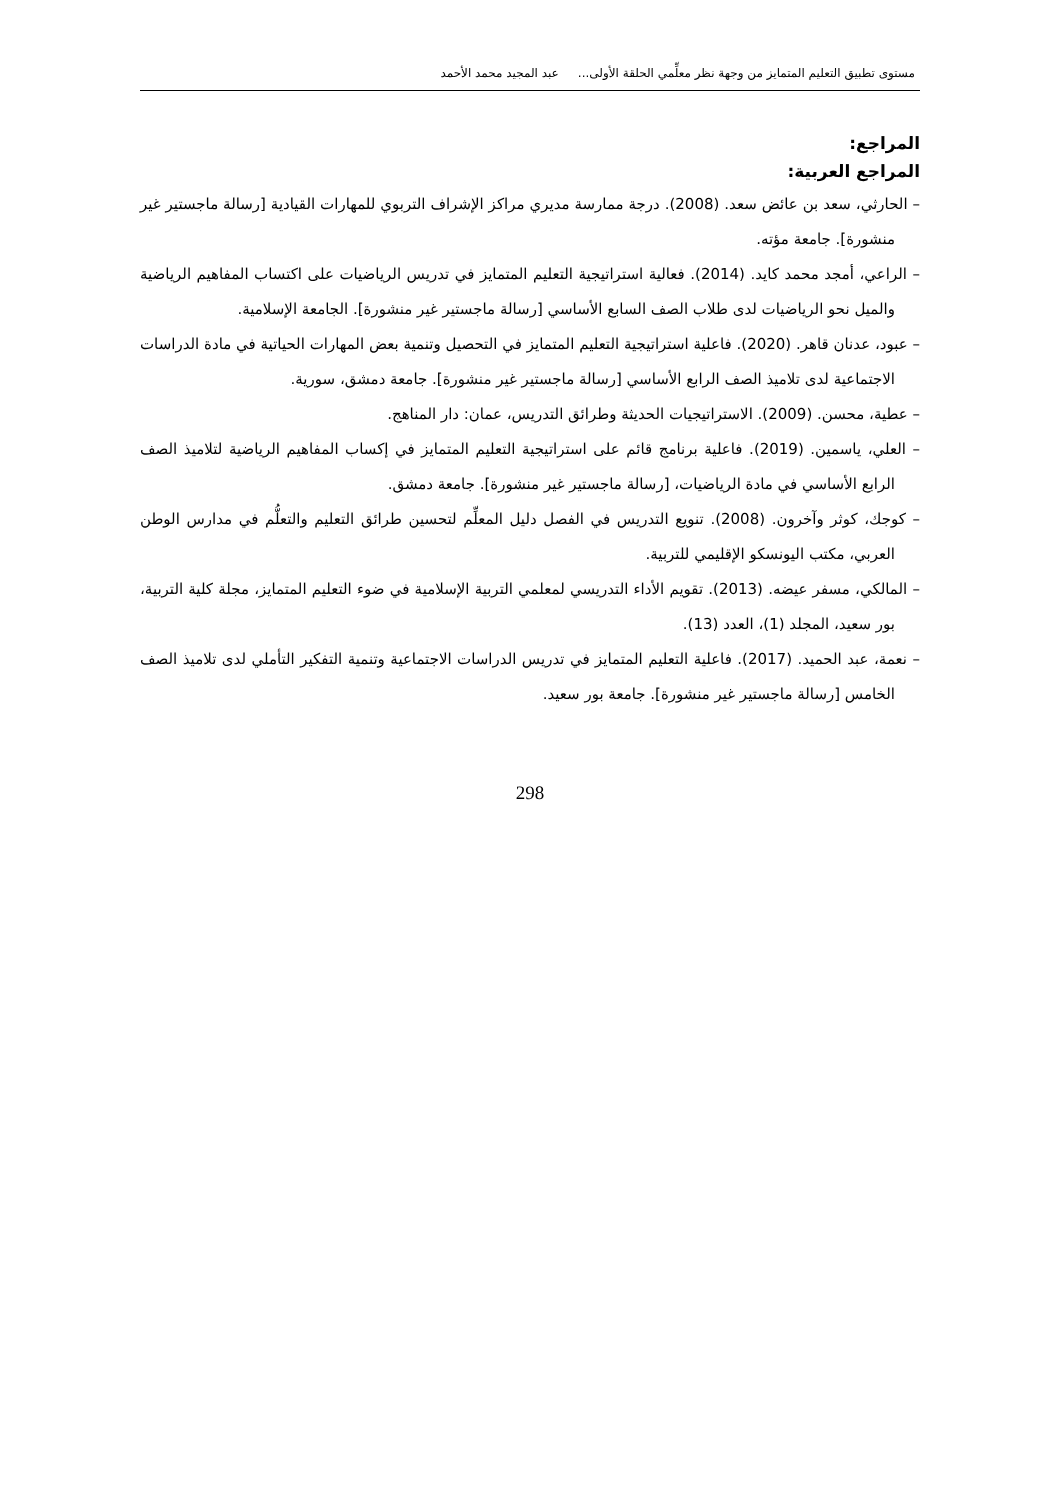مستوى تطبيق التعليم المتمايز من وجهة نظر معلِّمي الحلقة الأولى... عبد المجيد محمد الأحمد
المراجع:
المراجع العربية:
– الحارثي، سعد بن عائض سعد. (2008). درجة ممارسة مديري مراكز الإشراف التربوي للمهارات القيادية [رسالة ماجستير غير منشورة]. جامعة مؤته.
– الراعي، أمجد محمد كايد. (2014). فعالية استراتيجية التعليم المتمايز في تدريس الرياضيات على اكتساب المفاهيم الرياضية والميل نحو الرياضيات لدى طلاب الصف السابع الأساسي [رسالة ماجستير غير منشورة]. الجامعة الإسلامية.
– عبود، عدنان قاهر. (2020). فاعلية استراتيجية التعليم المتمايز في التحصيل وتنمية بعض المهارات الحياتية في مادة الدراسات الاجتماعية لدى تلاميذ الصف الرابع الأساسي [رسالة ماجستير غير منشورة]. جامعة دمشق، سورية.
– عطية، محسن. (2009). الاستراتيجيات الحديثة وطرائق التدريس، عمان: دار المناهج.
– العلي، ياسمين. (2019). فاعلية برنامج قائم على استراتيجية التعليم المتمايز في إكساب المفاهيم الرياضية لتلاميذ الصف الرابع الأساسي في مادة الرياضيات، [رسالة ماجستير غير منشورة]. جامعة دمشق.
– كوجك، كوثر وآخرون. (2008). تنويع التدريس في الفصل دليل المعلِّم لتحسين طرائق التعليم والتعلُّم في مدارس الوطن العربي، مكتب اليونسكو الإقليمي للتربية.
– المالكي، مسفر عيضه. (2013). تقويم الأداء التدريسي لمعلمي التربية الإسلامية في ضوء التعليم المتمايز، مجلة كلية التربية، بور سعيد، المجلد (1)، العدد (13).
– نعمة، عبد الحميد. (2017). فاعلية التعليم المتمايز في تدريس الدراسات الاجتماعية وتنمية التفكير التأملي لدى تلاميذ الصف الخامس [رسالة ماجستير غير منشورة]. جامعة بور سعيد.
298